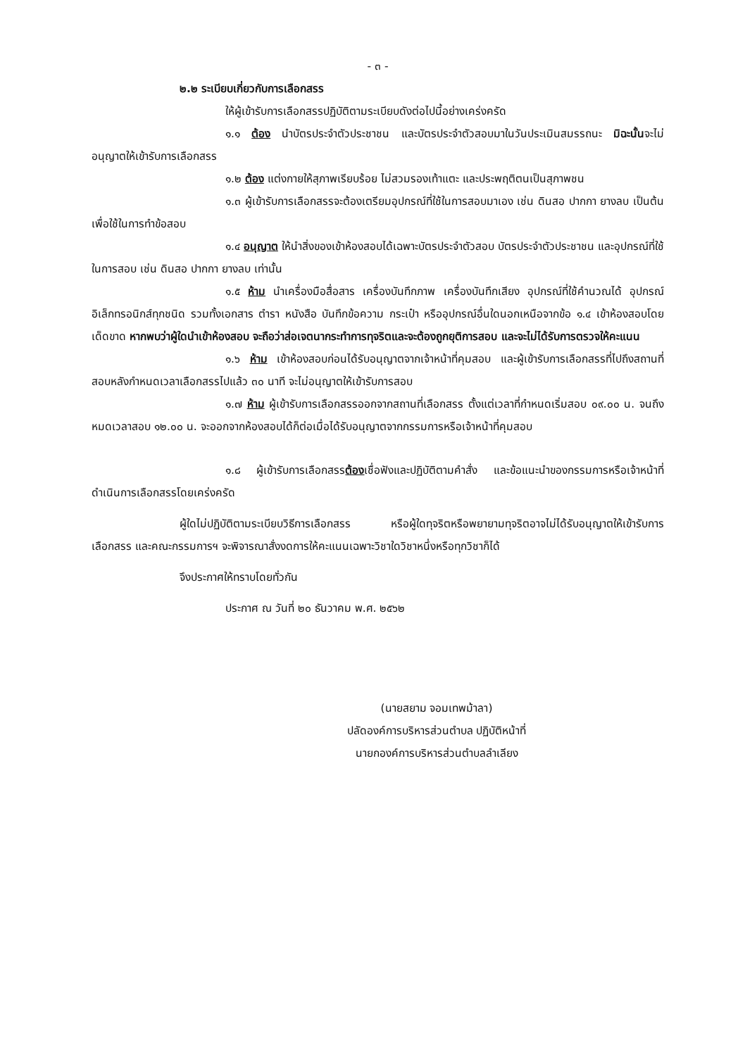- ๓ -
๒.๒ ระเบียบเกี่ยวกับการเลือกสรร
ให้ผู้เข้ารับการเลือกสรรปฏิบัติตามระเบียบดังต่อไปนี้อย่างเคร่งครัด
๑.๑ ต้อง นำบัตรประจำตัวประชาชน และบัตรประจำตัวสอบมาในวันประเมินสมรรถนะ มิฉะนั้นจะไม่อนุญาตให้เข้ารับการเลือกสรร
๑.๒ ต้อง แต่งกายให้สุภาพเรียบร้อย ไม่สวมรองเท้าแตะ และประพฤติตนเป็นสุภาพชน
๑.๓ ผู้เข้ารับการเลือกสรรจะต้องเตรียมอุปกรณ์ที่ใช้ในการสอบมาเอง เช่น ดินสอ ปากกา ยางลบ เป็นต้น เพื่อใช้ในการทำข้อสอบ
๑.๔ อนุญาต ให้นำสิ่งของเข้าห้องสอบได้เฉพาะบัตรประจำตัวสอบ บัตรประจำตัวประชาชน และอุปกรณ์ที่ใช้ในการสอบ เช่น ดินสอ ปากกา ยางลบ เท่านั้น
๑.๕ ห้าม นำเครื่องมือสื่อสาร เครื่องบันทึกภาพ เครื่องบันทึกเสียง อุปกรณ์ที่ใช้คำนวณได้ อุปกรณ์อิเล็กทรอนิกส์ทุกชนิด รวมทั้งเอกสาร ตำรา หนังสือ บันทึกข้อความ กระเป๋า หรืออุปกรณ์อื่นใดนอกเหนือจากข้อ ๑.๔ เข้าห้องสอบโดยเด็ดขาด หากพบว่าผู้ใดนำเข้าห้องสอบ จะถือว่าส่อเจตนากระทำการทุจริตและจะต้องถูกยุติการสอบ และจะไม่ได้รับการตรวจให้คะแนน
๑.๖ ห้าม เข้าห้องสอบก่อนได้รับอนุญาตจากเจ้าหน้าที่คุมสอบ และผู้เข้ารับการเลือกสรรที่ไปถึงสถานที่สอบหลังกำหนดเวลาเลือกสรรไปแล้ว ๓๐ นาที จะไม่อนุญาตให้เข้ารับการสอบ
๑.๗ ห้าม ผู้เข้ารับการเลือกสรรออกจากสถานที่เลือกสรร ตั้งแต่เวลาที่กำหนดเริ่มสอบ ๐๙.๐๐ น. จนถึงหมดเวลาสอบ ๑๒.๐๐ น. จะออกจากห้องสอบได้ก็ต่อเมื่อได้รับอนุญาตจากกรรมการหรือเจ้าหน้าที่คุมสอบ
๑.๘ ผู้เข้ารับการเลือกสรรต้องเชื่อฟังและปฏิบัติตามคำสั่ง และข้อแนะนำของกรรมการหรือเจ้าหน้าที่ดำเนินการเลือกสรรโดยเคร่งครัด
ผู้ใดไม่ปฏิบัติตามระเบียบวิธีการเลือกสรร หรือผู้ใดทุจริตหรือพยายามทุจริตอาจไม่ได้รับอนุญาตให้เข้ารับการเลือกสรร และคณะกรรมการฯ จะพิจารณาสั่งงดการให้คะแนนเฉพาะวิชาใดวิชาหนึ่งหรือทุกวิชาก็ได้
จึงประกาศให้ทราบโดยทั่วกัน
ประกาศ ณ วันที่ ๒๐ ธันวาคม พ.ศ. ๒๕๖๒
(นายสยาม จอมเทพม้าลา)
ปลัดองค์การบริหารส่วนตำบล ปฏิบัติหน้าที่
นายกองค์การบริหารส่วนตำบลลำเลียง